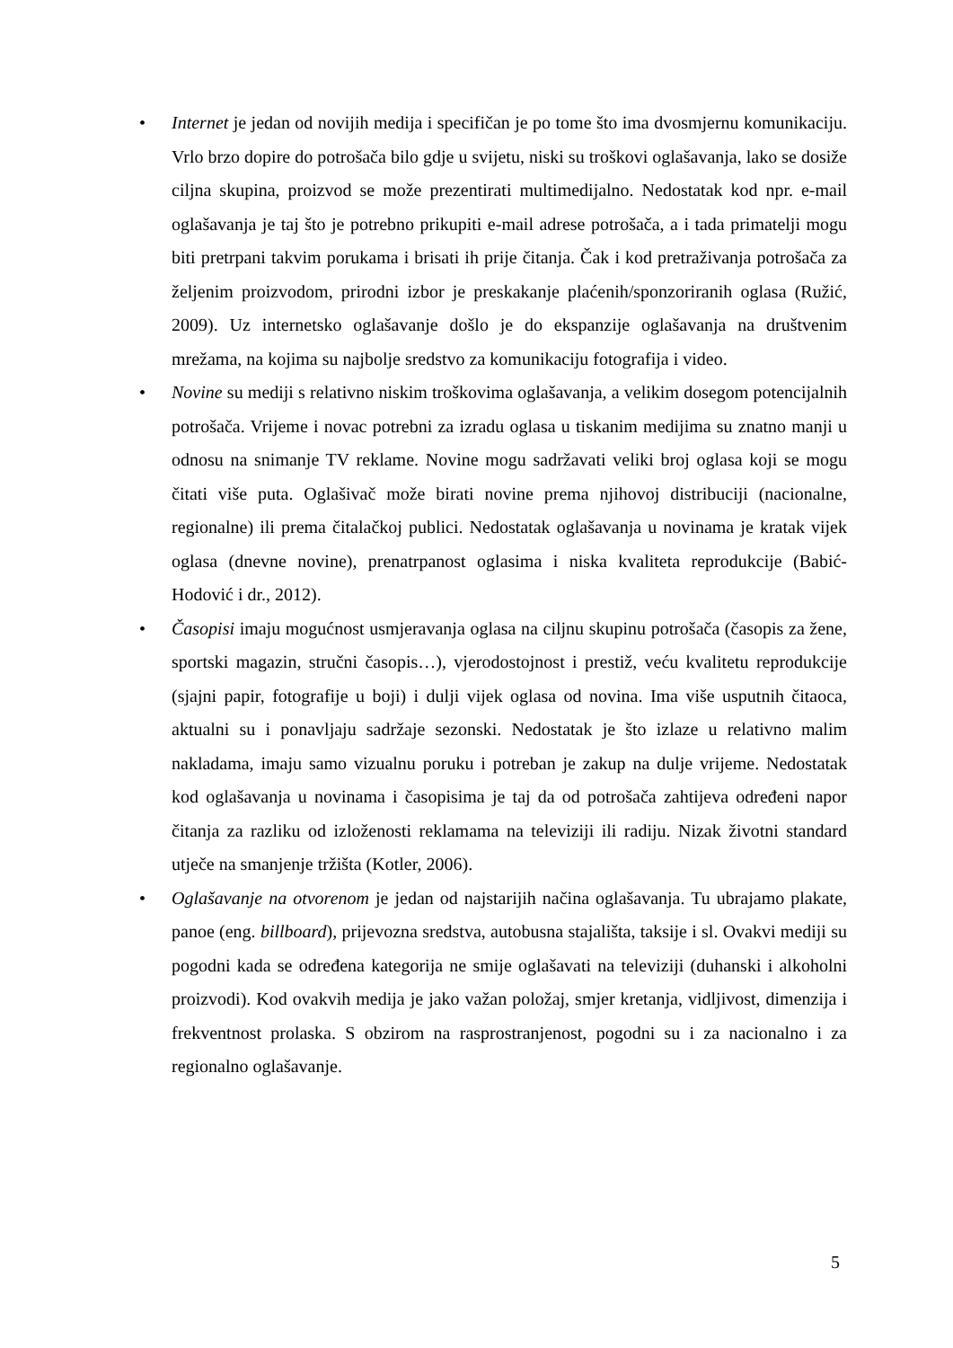• Internet je jedan od novijih medija i specifičan je po tome što ima dvosmjernu komunikaciju. Vrlo brzo dopire do potrošača bilo gdje u svijetu, niski su troškovi oglašavanja, lako se dosiže ciljna skupina, proizvod se može prezentirati multimedijalno. Nedostatak kod npr. e-mail oglašavanja je taj što je potrebno prikupiti e-mail adrese potrošača, a i tada primatelji mogu biti pretrpani takvim porukama i brisati ih prije čitanja. Čak i kod pretraživanja potrošača za željenim proizvodom, prirodni izbor je preskakanje plaćenih/sponzoriranih oglasa (Ružić, 2009). Uz internetsko oglašavanje došlo je do ekspanzije oglašavanja na društvenim mrežama, na kojima su najbolje sredstvo za komunikaciju fotografija i video.
• Novine su mediji s relativno niskim troškovima oglašavanja, a velikim dosegom potencijalnih potrošača. Vrijeme i novac potrebni za izradu oglasa u tiskanim medijima su znatno manji u odnosu na snimanje TV reklame. Novine mogu sadržavati veliki broj oglasa koji se mogu čitati više puta. Oglašivač može birati novine prema njihovoj distribuciji (nacionalne, regionalne) ili prema čitalačkoj publici. Nedostatak oglašavanja u novinama je kratak vijek oglasa (dnevne novine), prenatrpanost oglasima i niska kvaliteta reprodukcije (Babić-Hodović i dr., 2012).
• Časopisi imaju mogućnost usmjeravanja oglasa na ciljnu skupinu potrošača (časopis za žene, sportski magazin, stručni časopis…), vjerodostojnost i prestiž, veću kvalitetu reprodukcije (sjajni papir, fotografije u boji) i dulji vijek oglasa od novina. Ima više usputnih čitaoca, aktualni su i ponavljaju sadržaje sezonski. Nedostatak je što izlaze u relativno malim nakladama, imaju samo vizualnu poruku i potreban je zakup na dulje vrijeme. Nedostatak kod oglašavanja u novinama i časopisima je taj da od potrošača zahtijeva određeni napor čitanja za razliku od izloženosti reklamama na televiziji ili radiju. Nizak životni standard utječe na smanjenje tržišta (Kotler, 2006).
• Oglašavanje na otvorenom je jedan od najstarijih načina oglašavanja. Tu ubrajamo plakate, panoe (eng. billboard), prijevozna sredstva, autobusna stajališta, taksije i sl. Ovakvi mediji su pogodni kada se određena kategorija ne smije oglašavati na televiziji (duhanski i alkoholni proizvodi). Kod ovakvih medija je jako važan položaj, smjer kretanja, vidljivost, dimenzija i frekventnost prolaska. S obzirom na rasprostranjenost, pogodni su i za nacionalno i za regionalno oglašavanje.
5